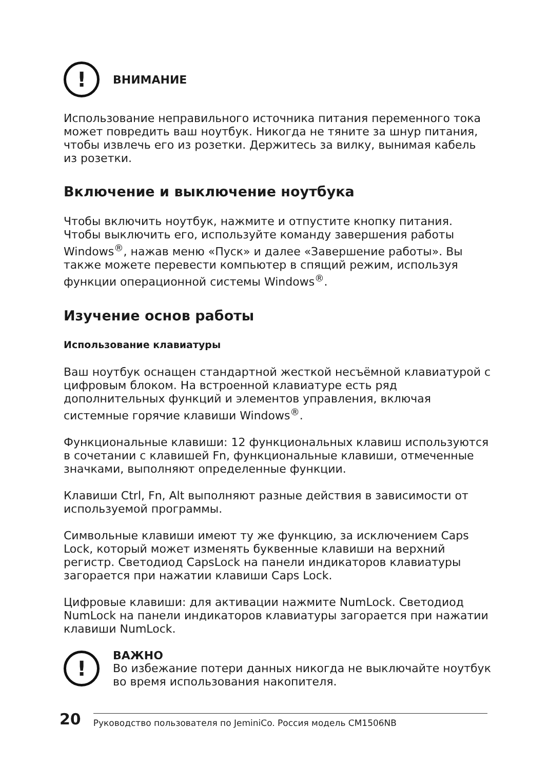!
ВНИМАНИЕ
Использование неправильного источника питания переменного тока может повредить ваш ноутбук. Никогда не тяните за шнур питания, чтобы извлечь его из розетки. Держитесь за вилку, вынимая кабель из розетки.
Включение и выключение ноутбука
Чтобы включить ноутбук, нажмите и отпустите кнопку питания. Чтобы выключить его, используйте команду завершения работы Windows<sup>®</sup>, нажав меню «Пуск» и далее «Завершение работы». Вы также можете перевести компьютер в спящий режим, используя функции операционной системы Windows<sup>®</sup>.
Изучение основ работы
Использование клавиатуры
Ваш ноутбук оснащен стандартной жесткой несъёмной клавиатурой с цифровым блоком. На встроенной клавиатуре есть ряд дополнительных функций и элементов управления, включая системные горячие клавиши Windows<sup>®</sup>.
Функциональные клавиши: 12 функциональных клавиш используются в сочетании с клавишей Fn, функциональные клавиши, отмеченные значками, выполняют определенные функции.
Клавиши Ctrl, Fn, Alt выполняют разные действия в зависимости от используемой программы.
Символьные клавиши имеют ту же функцию, за исключением Caps Lock, который может изменять буквенные клавиши на верхний регистр. Светодиод CapsLock на панели индикаторов клавиатуры загорается при нажатии клавиши Caps Lock.
Цифровые клавиши: для активации нажмите NumLock. Светодиод NumLock на панели индикаторов клавиатуры загорается при нажатии клавиши NumLock.
!
ВАЖНО
Во избежание потери данных никогда не выключайте ноутбук во время использования накопителя.
20
Руководство пользователя по JeminiCo. Россия модель CM1506NB